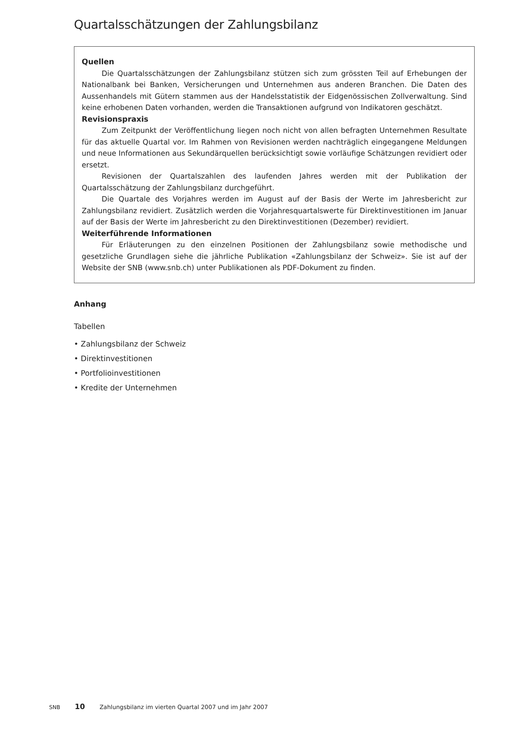Quartalsschätzungen der Zahlungsbilanz
Quellen
Die Quartalsschätzungen der Zahlungsbilanz stützen sich zum grössten Teil auf Erhebungen der Nationalbank bei Banken, Versicherungen und Unternehmen aus anderen Branchen. Die Daten des Aussenhandels mit Gütern stammen aus der Handelsstatistik der Eidgenössischen Zollverwaltung. Sind keine erhobenen Daten vorhanden, werden die Transaktionen aufgrund von Indikatoren geschätzt.
Revisionspraxis
Zum Zeitpunkt der Veröffentlichung liegen noch nicht von allen befragten Unternehmen Resultate für das aktuelle Quartal vor. Im Rahmen von Revisionen werden nachträglich eingegangene Meldungen und neue Informationen aus Sekundärquellen berücksichtigt sowie vorläufige Schätzungen revidiert oder ersetzt.
Revisionen der Quartalszahlen des laufenden Jahres werden mit der Publikation der Quartalsschätzung der Zahlungsbilanz durchgeführt.
Die Quartale des Vorjahres werden im August auf der Basis der Werte im Jahresbericht zur Zahlungsbilanz revidiert. Zusätzlich werden die Vorjahresquartalswerte für Direktinvestitionen im Januar auf der Basis der Werte im Jahresbericht zu den Direktinvestitionen (Dezember) revidiert.
Weiterführende Informationen
Für Erläuterungen zu den einzelnen Positionen der Zahlungsbilanz sowie methodische und gesetzliche Grundlagen siehe die jährliche Publikation «Zahlungsbilanz der Schweiz». Sie ist auf der Website der SNB (www.snb.ch) unter Publikationen als PDF-Dokument zu finden.
Anhang
Tabellen
• Zahlungsbilanz der Schweiz
• Direktinvestitionen
• Portfolioinvestitionen
• Kredite der Unternehmen
SNB 10 Zahlungsbilanz im vierten Quartal 2007 und im Jahr 2007